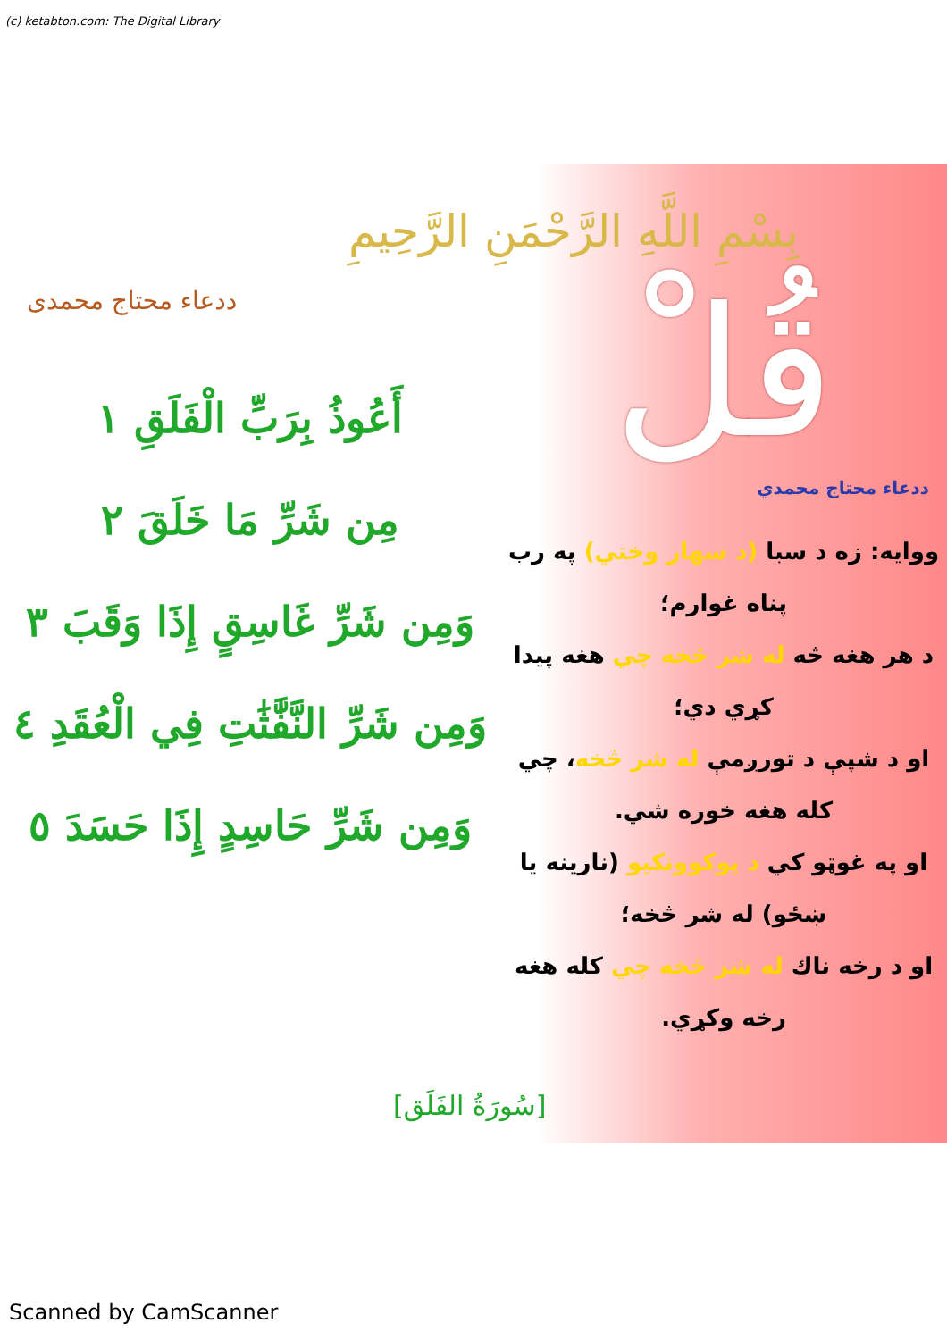(c) ketabton.com: The Digital Library
ددعاء محتاج محمدی
بِسْمِ اللَّهِ الرَّحْمَنِ الرَّحِيمِ
أَعُوذُ بِرَبِّ الْفَلَقِ ١
مِن شَرِّ مَا خَلَقَ ٢
وَمِن شَرِّ غَاسِقٍ إِذَا وَقَبَ ٣
وَمِن شَرِّ النَّفَّٰثَٰتِ فِي الْعُقَدِ ٤
وَمِن شَرِّ حَاسِدٍ إِذَا حَسَدَ ٥
قُلْ
ددعاء محتاج محمدي
ووايه: زه د سبا (د سهار وختي) په رب پناه غوارم؛
د هر هغه څه له شر څخه چي هغه پيدا کړي دي؛
او د شپې د تورږمې له شر څخه، چي کله هغه خوره شي.
او په غوټو کي د پوکوونکيو (نارينه يا ښځو) له شر څخه؛
او د رخه ناك له شر څخه چي کله هغه رخه وکړي.
[سُورَةُ الفَلَق]
Scanned by CamScanner